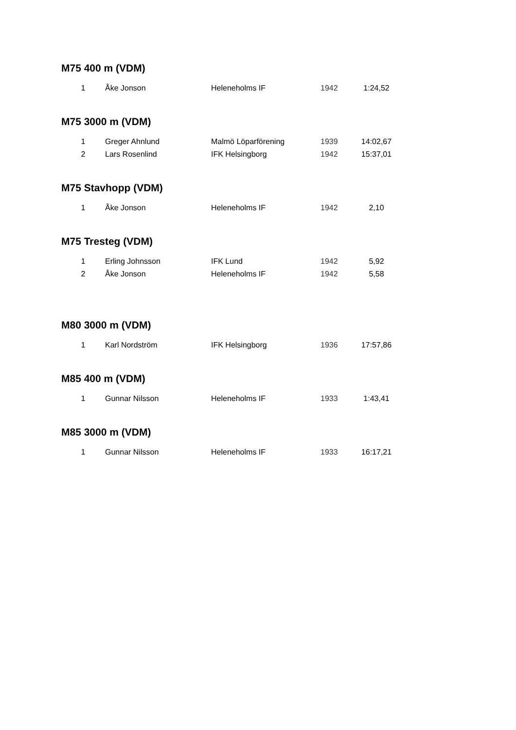M75 400 m (VDM)
| 1 | Åke Jonson | Heleneholms IF | 1942 | 1:24,52 |
M75 3000 m (VDM)
| 1 | Greger Ahnlund | Malmö Löparförening | 1939 | 14:02,67 |
| 2 | Lars Rosenlind | IFK Helsingborg | 1942 | 15:37,01 |
M75 Stavhopp (VDM)
| 1 | Åke Jonson | Heleneholms IF | 1942 | 2,10 |
M75 Tresteg (VDM)
| 1 | Erling Johnsson | IFK Lund | 1942 | 5,92 |
| 2 | Åke Jonson | Heleneholms IF | 1942 | 5,58 |
M80 3000 m (VDM)
| 1 | Karl Nordström | IFK Helsingborg | 1936 | 17:57,86 |
M85 400 m (VDM)
| 1 | Gunnar Nilsson | Heleneholms IF | 1933 | 1:43,41 |
M85 3000 m (VDM)
| 1 | Gunnar Nilsson | Heleneholms IF | 1933 | 16:17,21 |